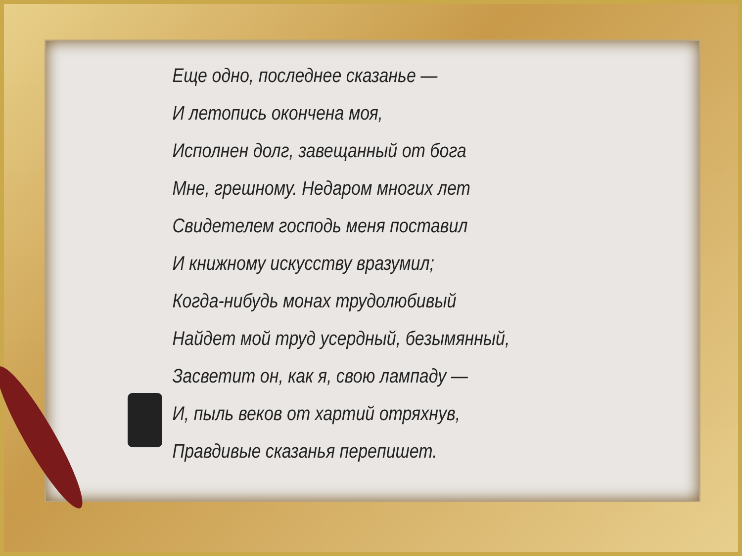Еще одно, последнее сказанье —
И летопись окончена моя,
Исполнен долг, завещанный от бога
Мне, грешному. Недаром многих лет
Свидетелем господь меня поставил
И книжному искусству вразумил;
Когда-нибудь монах трудолюбивый
Найдет мой труд усердный, безымянный,
Засветит он, как я, свою лампаду —
И, пыль веков от хартий отряхнув,
Правдивые сказанья перепишет.